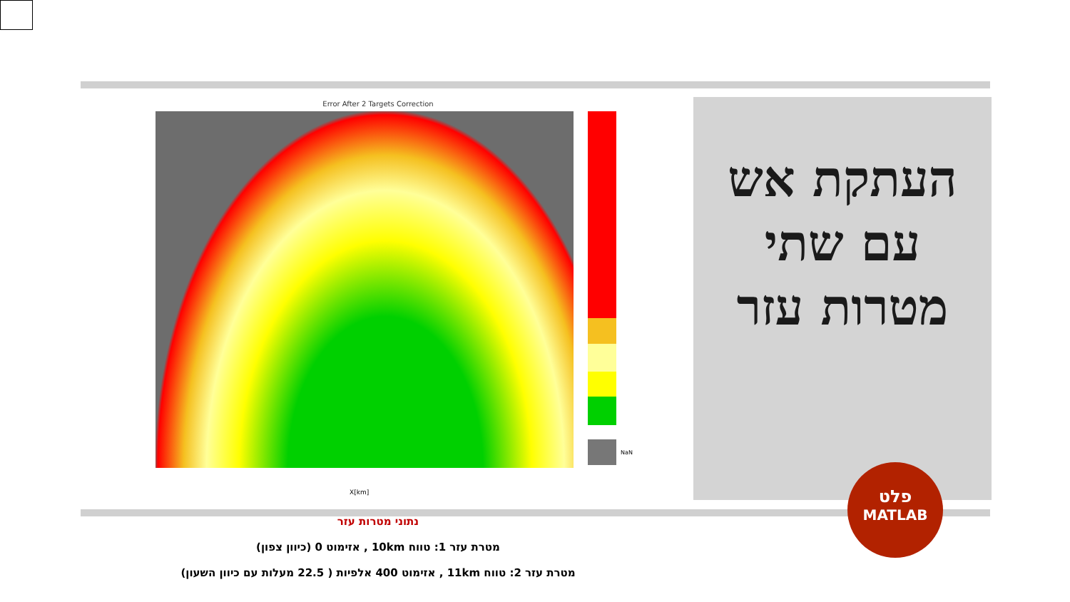Error After 2 Targets Correction
NaN
X[km]
העתקת אש עם שתי מטרות עזר
פלט
MATLAB
נתוני מטרות עזר
מטרת עזר 1: טווח 10km , אזימוט 0 (כיוון צפון)
מטרת עזר 2: טווח 11km , אזימוט 400 אלפיות ( 22.5 מעלות עם כיוון השעון)